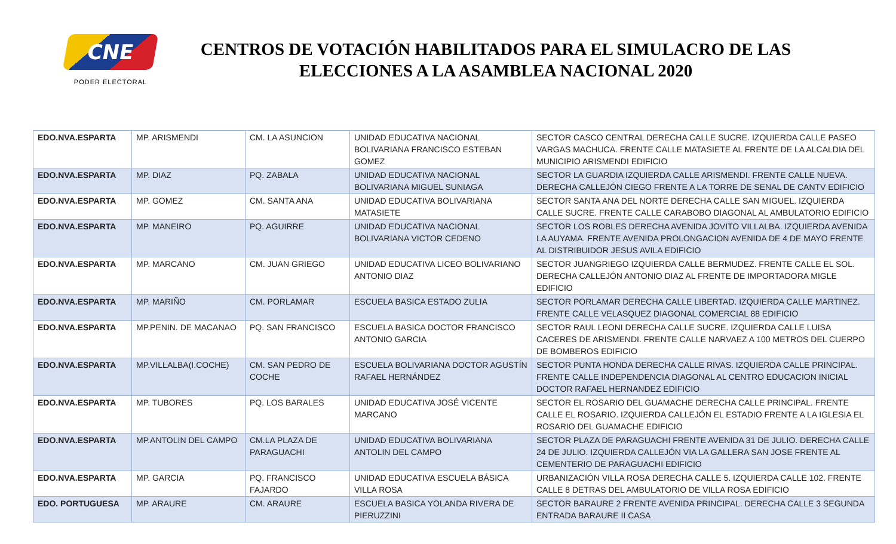CNE
PODER ELECTORAL
CENTROS DE VOTACIÓN HABILITADOS PARA EL SIMULACRO DE LAS ELECCIONES A LA ASAMBLEA NACIONAL 2020
| EDO.NVA.ESPARTA | MP. ARISMENDI | CM. LA ASUNCION | UNIDAD EDUCATIVA NACIONAL BOLIVARIANA FRANCISCO ESTEBAN GOMEZ | SECTOR CASCO CENTRAL DERECHA CALLE SUCRE. IZQUIERDA CALLE PASEO VARGAS MACHUCA. FRENTE CALLE MATASIETE AL FRENTE DE LA ALCALDIA DEL MUNICIPIO ARISMENDI EDIFICIO |
| EDO.NVA.ESPARTA | MP. DIAZ | PQ. ZABALA | UNIDAD EDUCATIVA NACIONAL BOLIVARIANA MIGUEL SUNIAGA | SECTOR LA GUARDIA IZQUIERDA CALLE ARISMENDI. FRENTE CALLE NUEVA. DERECHA CALLEJÓN CIEGO FRENTE A LA TORRE DE SENAL DE CANTV EDIFICIO |
| EDO.NVA.ESPARTA | MP. GOMEZ | CM. SANTA ANA | UNIDAD EDUCATIVA BOLIVARIANA MATASIETE | SECTOR SANTA ANA DEL NORTE DERECHA CALLE SAN MIGUEL. IZQUIERDA CALLE SUCRE. FRENTE CALLE CARABOBO DIAGONAL AL AMBULATORIO EDIFICIO |
| EDO.NVA.ESPARTA | MP. MANEIRO | PQ. AGUIRRE | UNIDAD EDUCATIVA NACIONAL BOLIVARIANA VICTOR CEDENO | SECTOR LOS ROBLES DERECHA AVENIDA JOVITO VILLALBA. IZQUIERDA AVENIDA LA AUYAMA. FRENTE AVENIDA PROLONGACION AVENIDA DE 4 DE MAYO FRENTE AL DISTRIBUIDOR JESUS AVILA EDIFICIO |
| EDO.NVA.ESPARTA | MP. MARCANO | CM. JUAN GRIEGO | UNIDAD EDUCATIVA LICEO BOLIVARIANO ANTONIO DIAZ | SECTOR JUANGRIEGO IZQUIERDA CALLE BERMUDEZ. FRENTE CALLE EL SOL. DERECHA CALLEJÓN ANTONIO DIAZ AL FRENTE DE IMPORTADORA MIGLE EDIFICIO |
| EDO.NVA.ESPARTA | MP. MARIÑO | CM. PORLAMAR | ESCUELA BASICA ESTADO ZULIA | SECTOR PORLAMAR DERECHA CALLE LIBERTAD. IZQUIERDA CALLE MARTINEZ. FRENTE CALLE VELASQUEZ DIAGONAL COMERCIAL 88 EDIFICIO |
| EDO.NVA.ESPARTA | MP.PENIN. DE MACANAO | PQ. SAN FRANCISCO | ESCUELA BASICA DOCTOR FRANCISCO ANTONIO GARCIA | SECTOR RAUL LEONI DERECHA CALLE SUCRE. IZQUIERDA CALLE LUISA CACERES DE ARISMENDI. FRENTE CALLE NARVAEZ A 100 METROS DEL CUERPO DE BOMBEROS EDIFICIO |
| EDO.NVA.ESPARTA | MP.VILLALBA(I.COCHE) | CM. SAN PEDRO DE COCHE | ESCUELA BOLIVARIANA DOCTOR AGUSTÍN RAFAEL HERNÁNDEZ | SECTOR PUNTA HONDA DERECHA CALLE RIVAS. IZQUIERDA CALLE PRINCIPAL. FRENTE CALLE INDEPENDENCIA DIAGONAL AL CENTRO EDUCACION INICIAL DOCTOR RAFAEL HERNANDEZ EDIFICIO |
| EDO.NVA.ESPARTA | MP. TUBORES | PQ. LOS BARALES | UNIDAD EDUCATIVA JOSÉ VICENTE MARCANO | SECTOR EL ROSARIO DEL GUAMACHE DERECHA CALLE PRINCIPAL. FRENTE CALLE EL ROSARIO. IZQUIERDA CALLEJÓN EL ESTADIO FRENTE A LA IGLESIA EL ROSARIO DEL GUAMACHE EDIFICIO |
| EDO.NVA.ESPARTA | MP.ANTOLIN DEL CAMPO | CM.LA PLAZA DE PARAGUACHI | UNIDAD EDUCATIVA BOLIVARIANA ANTOLIN DEL CAMPO | SECTOR PLAZA DE PARAGUACHI FRENTE AVENIDA 31 DE JULIO. DERECHA CALLE 24 DE JULIO. IZQUIERDA CALLEJÓN VIA LA GALLERA SAN JOSE FRENTE AL CEMENTERIO DE PARAGUACHI EDIFICIO |
| EDO.NVA.ESPARTA | MP. GARCIA | PQ. FRANCISCO FAJARDO | UNIDAD EDUCATIVA ESCUELA BÁSICA VILLA ROSA | URBANIZACIÓN VILLA ROSA DERECHA CALLE 5. IZQUIERDA CALLE 102. FRENTE CALLE 8 DETRAS DEL AMBULATORIO DE VILLA ROSA EDIFICIO |
| EDO. PORTUGUESA | MP. ARAURE | CM. ARAURE | ESCUELA BASICA YOLANDA RIVERA DE PIERUZZINI | SECTOR BARAURE 2 FRENTE AVENIDA PRINCIPAL. DERECHA CALLE 3 SEGUNDA ENTRADA BARAURE II CASA |